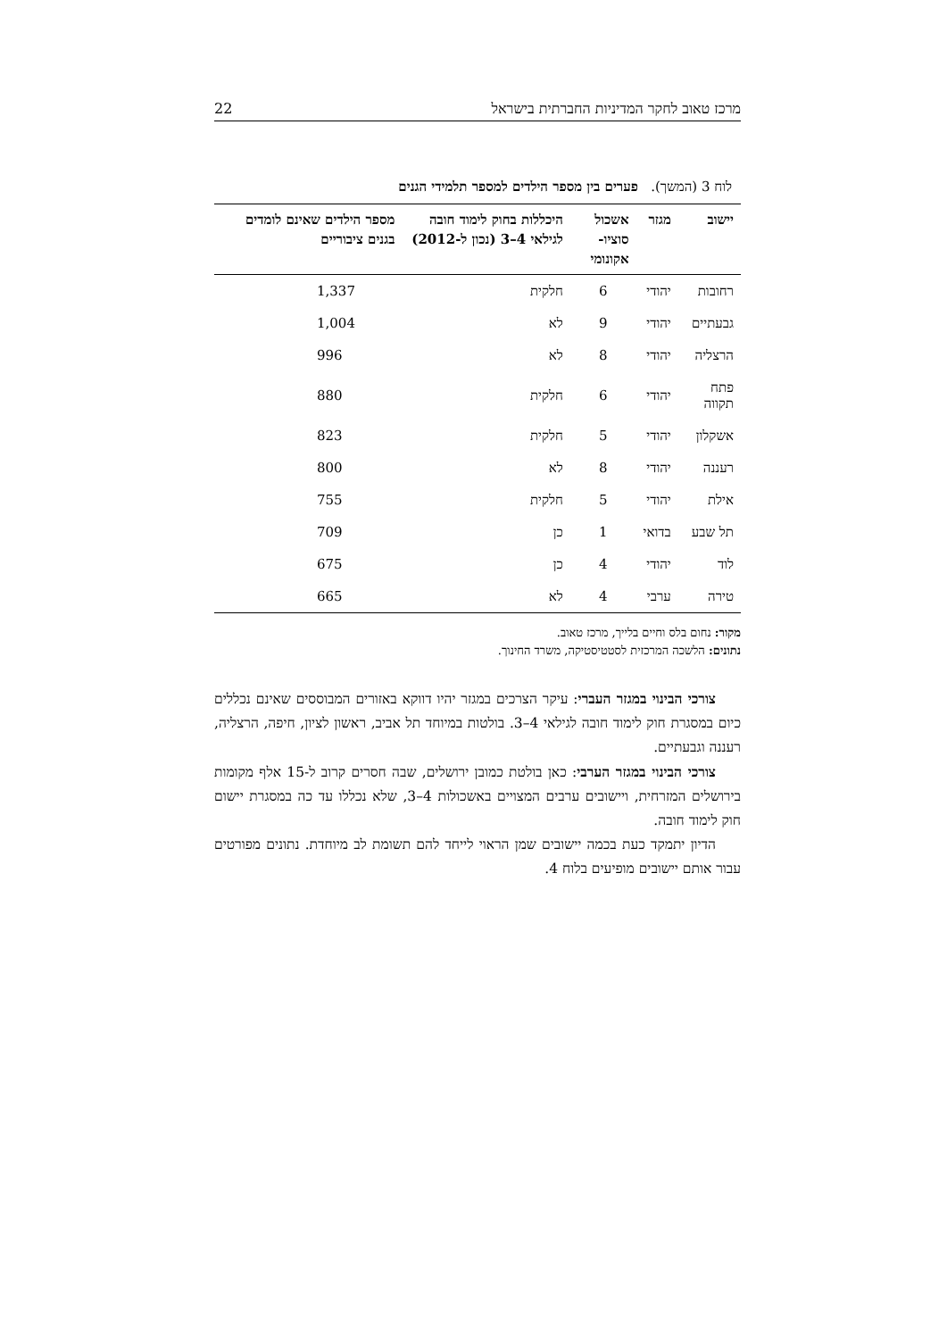מרכז טאוב לחקר המדיניות החברתית בישראל 22
לוח 3 (המשך). פערים בין מספר הילדים למספר תלמידי הגנים
| יישוב | מגזר | אשכול סוציו- אקונומי | היכללות בחוק לימוד חובה לגילאי 4–3 (נכון ל-2012) | מספר הילדים שאינם לומדים בגנים ציבוריים |
| --- | --- | --- | --- | --- |
| רחובות | יהודי | 6 | חלקית | 1,337 |
| גבעתיים | יהודי | 9 | לא | 1,004 |
| הרצליה | יהודי | 8 | לא | 996 |
| פתח תקווה | יהודי | 6 | חלקית | 880 |
| אשקלון | יהודי | 5 | חלקית | 823 |
| רעננה | יהודי | 8 | לא | 800 |
| אילת | יהודי | 5 | חלקית | 755 |
| תל שבע | בדואי | 1 | כן | 709 |
| לוד | יהודי | 4 | כן | 675 |
| טירה | ערבי | 4 | לא | 665 |
מקור: נחום בלס וחיים בלייך, מרכז טאוב.
נתונים: הלשכה המרכזית לסטטיסטיקה, משרד החינוך.
צורכי הבינוי במגזר העברי: עיקר הצרכים במגזר יהיו דווקא באזורים המבוססים שאינם נכללים כיום במסגרת חוק לימוד חובה לגילאי 4–3. בולטות במיוחד תל אביב, ראשון לציון, חיפה, הרצליה, רעננה וגבעתיים.
צורכי הבינוי במגזר הערבי: כאן בולטת כמובן ירושלים, שבה חסרים קרוב ל-15 אלף מקומות בירושלים המזרחית, ויישובים ערבים המצויים באשכולות 4–3, שלא נכללו עד כה במסגרת יישום חוק לימוד חובה.
הדיון יתמקד כעת בכמה יישובים שמן הראוי לייחד להם תשומת לב מיוחדת. נתונים מפורטים עבור אותם יישובים מופיעים בלוח 4.